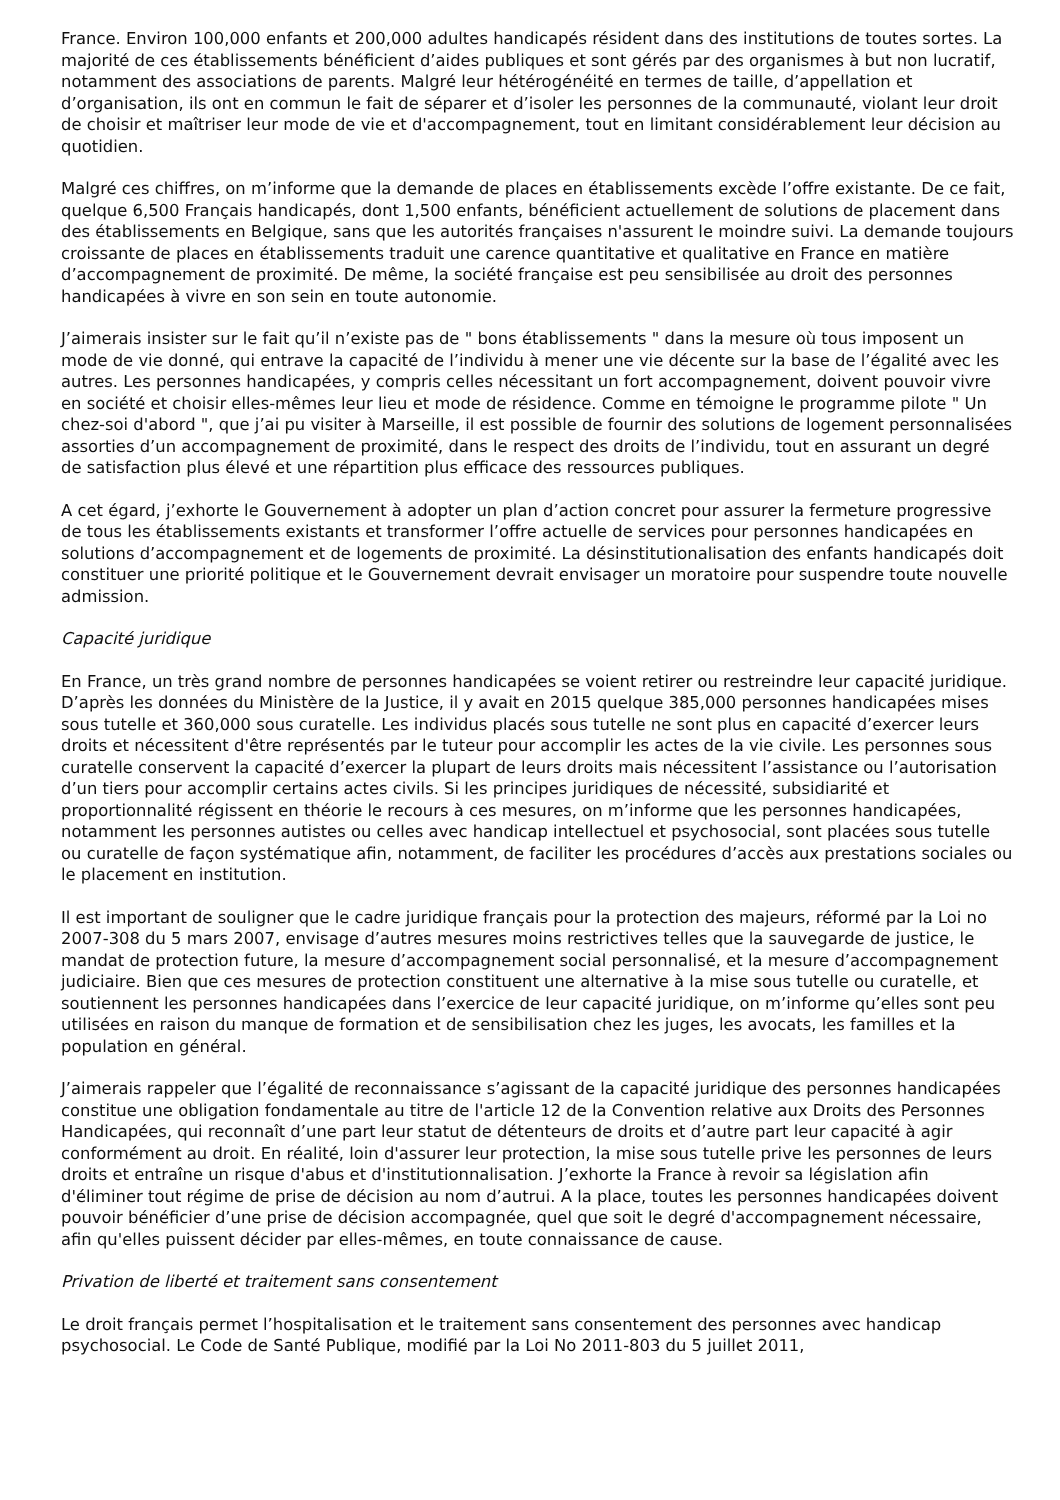France. Environ 100,000 enfants et 200,000 adultes handicapés résident dans des institutions de toutes sortes. La majorité de ces établissements bénéficient d’aides publiques et sont gérés par des organismes à but non lucratif, notamment des associations de parents. Malgré leur hétérogénéité en termes de taille, d’appellation et d’organisation, ils ont en commun le fait de séparer et d’isoler les personnes de la communauté, violant leur droit de choisir et maîtriser leur mode de vie et d'accompagnement, tout en limitant considérablement leur décision au quotidien.
Malgré ces chiffres, on m’informe que la demande de places en établissements excède l’offre existante. De ce fait, quelque 6,500 Français handicapés, dont 1,500 enfants, bénéficient actuellement de solutions de placement dans des établissements en Belgique, sans que les autorités françaises n'assurent le moindre suivi. La demande toujours croissante de places en établissements traduit une carence quantitative et qualitative en France en matière d’accompagnement de proximité. De même, la société française est peu sensibilisée au droit des personnes handicapées à vivre en son sein en toute autonomie.
J’aimerais insister sur le fait qu’il n’existe pas de " bons établissements " dans la mesure où tous imposent un mode de vie donné, qui entrave la capacité de l’individu à mener une vie décente sur la base de l’égalité avec les autres. Les personnes handicapées, y compris celles nécessitant un fort accompagnement, doivent pouvoir vivre en société et choisir elles-mêmes leur lieu et mode de résidence. Comme en témoigne le programme pilote " Un chez-soi d'abord ", que j’ai pu visiter à Marseille, il est possible de fournir des solutions de logement personnalisées assorties d’un accompagnement de proximité, dans le respect des droits de l’individu, tout en assurant un degré de satisfaction plus élevé et une répartition plus efficace des ressources publiques.
A cet égard, j’exhorte le Gouvernement à adopter un plan d’action concret pour assurer la fermeture progressive de tous les établissements existants et transformer l’offre actuelle de services pour personnes handicapées en solutions d’accompagnement et de logements de proximité. La désinstitutionalisation des enfants handicapés doit constituer une priorité politique et le Gouvernement devrait envisager un moratoire pour suspendre toute nouvelle admission.
Capacité juridique
En France, un très grand nombre de personnes handicapées se voient retirer ou restreindre leur capacité juridique. D’après les données du Ministère de la Justice, il y avait en 2015 quelque 385,000 personnes handicapées mises sous tutelle et 360,000 sous curatelle. Les individus placés sous tutelle ne sont plus en capacité d’exercer leurs droits et nécessitent d'être représentés par le tuteur pour accomplir les actes de la vie civile. Les personnes sous curatelle conservent la capacité d’exercer la plupart de leurs droits mais nécessitent l’assistance ou l’autorisation d’un tiers pour accomplir certains actes civils. Si les principes juridiques de nécessité, subsidiarité et proportionnalité régissent en théorie le recours à ces mesures, on m’informe que les personnes handicapées, notamment les personnes autistes ou celles avec handicap intellectuel et psychosocial, sont placées sous tutelle ou curatelle de façon systématique afin, notamment, de faciliter les procédures d’accès aux prestations sociales ou le placement en institution.
Il est important de souligner que le cadre juridique français pour la protection des majeurs, réformé par la Loi no 2007-308 du 5 mars 2007, envisage d’autres mesures moins restrictives telles que la sauvegarde de justice, le mandat de protection future, la mesure d’accompagnement social personnalisé, et la mesure d’accompagnement judiciaire. Bien que ces mesures de protection constituent une alternative à la mise sous tutelle ou curatelle, et soutiennent les personnes handicapées dans l’exercice de leur capacité juridique, on m’informe qu’elles sont peu utilisées en raison du manque de formation et de sensibilisation chez les juges, les avocats, les familles et la population en général.
J’aimerais rappeler que l’égalité de reconnaissance s’agissant de la capacité juridique des personnes handicapées constitue une obligation fondamentale au titre de l'article 12 de la Convention relative aux Droits des Personnes Handicapées, qui reconnaît d’une part leur statut de détenteurs de droits et d’autre part leur capacité à agir conformément au droit. En réalité, loin d'assurer leur protection, la mise sous tutelle prive les personnes de leurs droits et entraîne un risque d'abus et d'institutionnalisation. J’exhorte la France à revoir sa législation afin d'éliminer tout régime de prise de décision au nom d’autrui. A la place, toutes les personnes handicapées doivent pouvoir bénéficier d’une prise de décision accompagnée, quel que soit le degré d'accompagnement nécessaire, afin qu'elles puissent décider par elles-mêmes, en toute connaissance de cause.
Privation de liberté et traitement sans consentement
Le droit français permet l’hospitalisation et le traitement sans consentement des personnes avec handicap psychosocial. Le Code de Santé Publique, modifié par la Loi No 2011-803 du 5 juillet 2011,